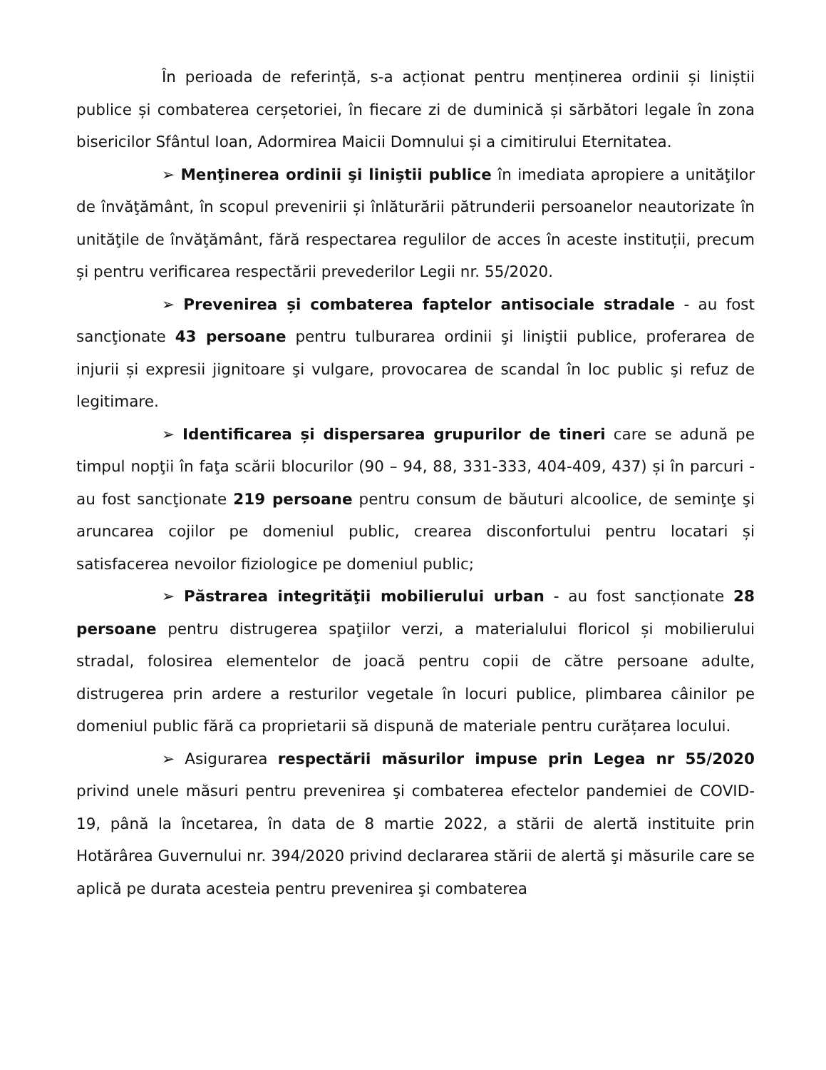În perioada de referință, s-a acționat pentru menținerea ordinii și liniștii publice și combaterea cerșetoriei, în fiecare zi de duminică și sărbători legale în zona bisericilor Sfântul Ioan, Adormirea Maicii Domnului și a cimitirului Eternitatea.
➢ Menţinerea ordinii şi liniştii publice în imediata apropiere a unităţilor de învăţământ, în scopul prevenirii și înlăturării pătrunderii persoanelor neautorizate în unităţile de învăţământ, fără respectarea regulilor de acces în aceste instituții, precum și pentru verificarea respectării prevederilor Legii nr. 55/2020.
➢ Prevenirea și combaterea faptelor antisociale stradale - au fost sancţionate 43 persoane pentru tulburarea ordinii şi liniştii publice, proferarea de injurii și expresii jignitoare şi vulgare, provocarea de scandal în loc public şi refuz de legitimare.
➢ Identificarea și dispersarea grupurilor de tineri care se adună pe timpul nopţii în faţa scării blocurilor (90 – 94, 88, 331-333, 404-409, 437) și în parcuri - au fost sancţionate 219 persoane pentru consum de băuturi alcoolice, de seminţe şi aruncarea cojilor pe domeniul public, crearea disconfortului pentru locatari și satisfacerea nevoilor fiziologice pe domeniul public;
➢ Păstrarea integrităţii mobilierului urban - au fost sancționate 28 persoane pentru distrugerea spaţiilor verzi, a materialului floricol și mobilierului stradal, folosirea elementelor de joacă pentru copii de către persoane adulte, distrugerea prin ardere a resturilor vegetale în locuri publice, plimbarea câinilor pe domeniul public fără ca proprietarii să dispună de materiale pentru curățarea locului.
➢ Asigurarea respectării măsurilor impuse prin Legea nr 55/2020 privind unele măsuri pentru prevenirea şi combaterea efectelor pandemiei de COVID-19, până la încetarea, în data de 8 martie 2022, a stării de alertă instituite prin Hotărârea Guvernului nr. 394/2020 privind declararea stării de alertă şi măsurile care se aplică pe durata acesteia pentru prevenirea şi combaterea